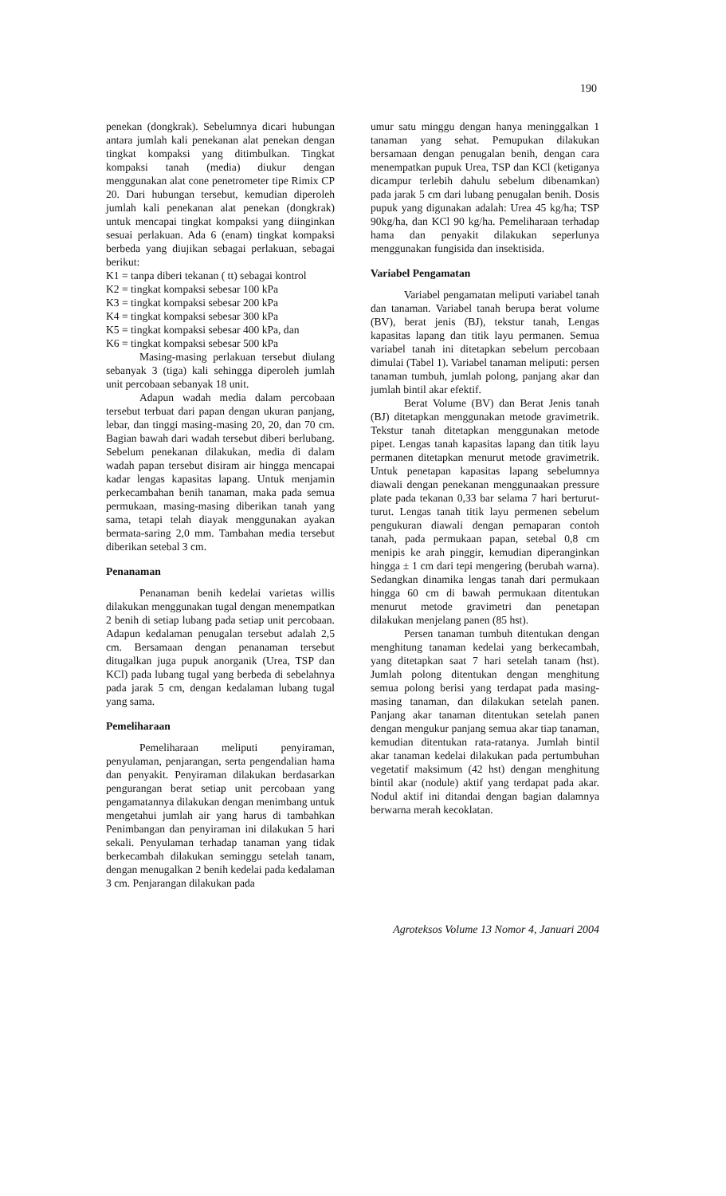190
penekan (dongkrak). Sebelumnya dicari hubungan antara jumlah kali penekanan alat penekan dengan tingkat kompaksi yang ditimbulkan. Tingkat kompaksi tanah (media) diukur dengan menggunakan alat cone penetrometer tipe Rimix CP 20. Dari hubungan tersebut, kemudian diperoleh jumlah kali penekanan alat penekan (dongkrak) untuk mencapai tingkat kompaksi yang diinginkan sesuai perlakuan. Ada 6 (enam) tingkat kompaksi berbeda yang diujikan sebagai perlakuan, sebagai berikut:
K1 = tanpa diberi tekanan ( tt) sebagai kontrol
K2 = tingkat kompaksi sebesar 100 kPa
K3 = tingkat kompaksi sebesar 200 kPa
K4 = tingkat kompaksi sebesar 300 kPa
K5 = tingkat kompaksi sebesar 400 kPa, dan
K6 = tingkat kompaksi sebesar 500 kPa
Masing-masing perlakuan tersebut diulang sebanyak 3 (tiga) kali sehingga diperoleh jumlah unit percobaan sebanyak 18 unit.
Adapun wadah media dalam percobaan tersebut terbuat dari papan dengan ukuran panjang, lebar, dan tinggi masing-masing 20, 20, dan 70 cm. Bagian bawah dari wadah tersebut diberi berlubang. Sebelum penekanan dilakukan, media di dalam wadah papan tersebut disiram air hingga mencapai kadar lengas kapasitas lapang. Untuk menjamin perkecambahan benih tanaman, maka pada semua permukaan, masing-masing diberikan tanah yang sama, tetapi telah diayak menggunakan ayakan bermata-saring 2,0 mm. Tambahan media tersebut diberikan setebal 3 cm.
Penanaman
Penanaman benih kedelai varietas willis dilakukan menggunakan tugal dengan menempatkan 2 benih di setiap lubang pada setiap unit percobaan. Adapun kedalaman penugalan tersebut adalah 2,5 cm. Bersamaan dengan penanaman tersebut ditugalkan juga pupuk anorganik (Urea, TSP dan KCl) pada lubang tugal yang berbeda di sebelahnya pada jarak 5 cm, dengan kedalaman lubang tugal yang sama.
Pemeliharaan
Pemeliharaan meliputi penyiraman, penyulaman, penjarangan, serta pengendalian hama dan penyakit. Penyiraman dilakukan berdasarkan pengurangan berat setiap unit percobaan yang pengamatannya dilakukan dengan menimbang untuk mengetahui jumlah air yang harus di tambahkan Penimbangan dan penyiraman ini dilakukan 5 hari sekali. Penyulaman terhadap tanaman yang tidak berkecambah dilakukan seminggu setelah tanam, dengan menugalkan 2 benih kedelai pada kedalaman 3 cm. Penjarangan dilakukan pada
umur satu minggu dengan hanya meninggalkan 1 tanaman yang sehat. Pemupukan dilakukan bersamaan dengan penugalan benih, dengan cara menempatkan pupuk Urea, TSP dan KCl (ketiganya dicampur terlebih dahulu sebelum dibenamkan) pada jarak 5 cm dari lubang penugalan benih. Dosis pupuk yang digunakan adalah: Urea 45 kg/ha; TSP 90kg/ha, dan KCl 90 kg/ha. Pemeliharaan terhadap hama dan penyakit dilakukan seperlunya menggunakan fungisida dan insektisida.
Variabel Pengamatan
Variabel pengamatan meliputi variabel tanah dan tanaman. Variabel tanah berupa berat volume (BV), berat jenis (BJ), tekstur tanah, Lengas kapasitas lapang dan titik layu permanen. Semua variabel tanah ini ditetapkan sebelum percobaan dimulai (Tabel 1). Variabel tanaman meliputi: persen tanaman tumbuh, jumlah polong, panjang akar dan jumlah bintil akar efektif.
Berat Volume (BV) dan Berat Jenis tanah (BJ) ditetapkan menggunakan metode gravimetrik. Tekstur tanah ditetapkan menggunakan metode pipet. Lengas tanah kapasitas lapang dan titik layu permanen ditetapkan menurut metode gravimetrik. Untuk penetapan kapasitas lapang sebelumnya diawali dengan penekanan menggunaakan pressure plate pada tekanan 0,33 bar selama 7 hari berturut-turut. Lengas tanah titik layu permenen sebelum pengukuran diawali dengan pemaparan contoh tanah, pada permukaan papan, setebal 0,8 cm menipis ke arah pinggir, kemudian diperanginkan hingga ± 1 cm dari tepi mengering (berubah warna). Sedangkan dinamika lengas tanah dari permukaan hingga 60 cm di bawah permukaan ditentukan menurut metode gravimetri dan penetapan dilakukan menjelang panen (85 hst).
Persen tanaman tumbuh ditentukan dengan menghitung tanaman kedelai yang berkecambah, yang ditetapkan saat 7 hari setelah tanam (hst). Jumlah polong ditentukan dengan menghitung semua polong berisi yang terdapat pada masing-masing tanaman, dan dilakukan setelah panen. Panjang akar tanaman ditentukan setelah panen dengan mengukur panjang semua akar tiap tanaman, kemudian ditentukan rata-ratanya. Jumlah bintil akar tanaman kedelai dilakukan pada pertumbuhan vegetatif maksimum (42 hst) dengan menghitung bintil akar (nodule) aktif yang terdapat pada akar. Nodul aktif ini ditandai dengan bagian dalamnya berwarna merah kecoklatan.
Agroteksos Volume 13 Nomor 4, Januari 2004